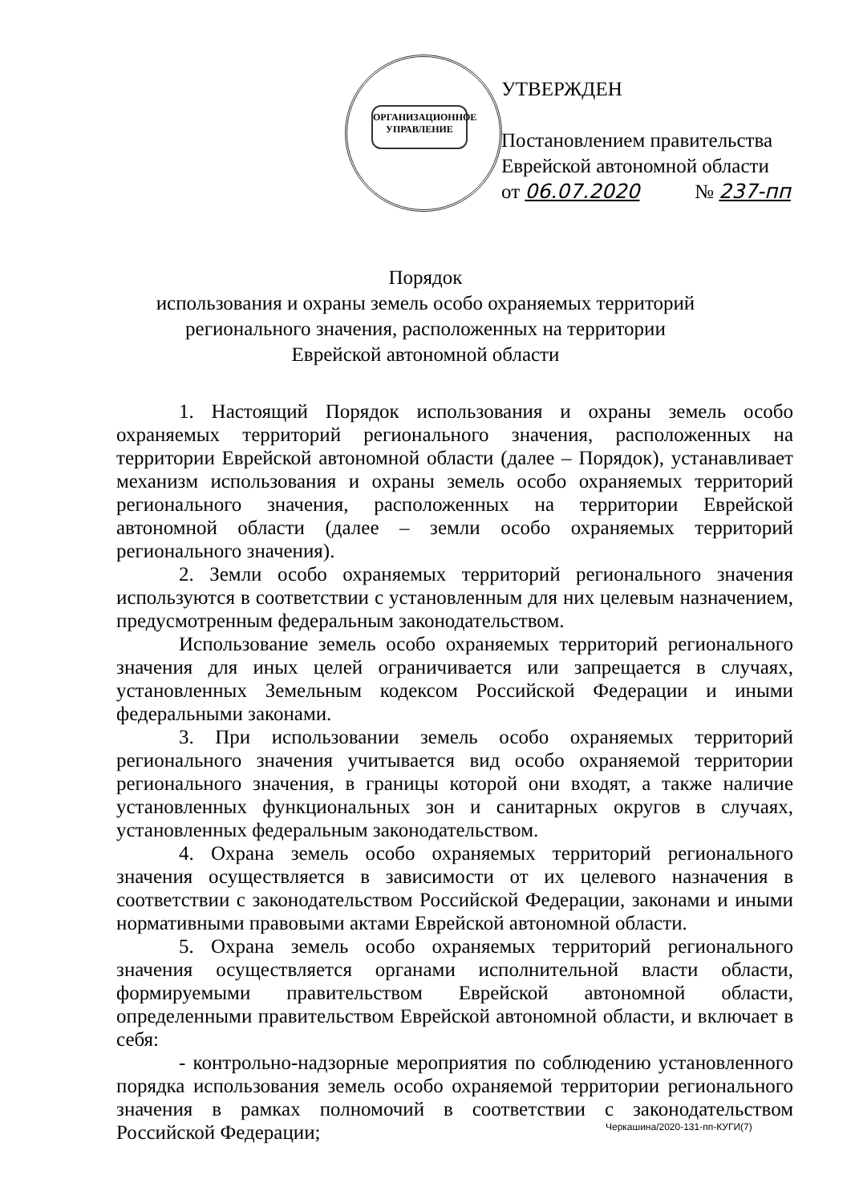ОРГАНИЗАЦИОННОЕ УПРАВЛЕНИЕ
УТВЕРЖДЕН
Постановлением правительства
Еврейской автономной области
от 06.07.2020 № 237-пп
Порядок
использования и охраны земель особо охраняемых территорий
регионального значения, расположенных на территории
Еврейской автономной области
1. Настоящий Порядок использования и охраны земель особо охраняемых территорий регионального значения, расположенных на территории Еврейской автономной области (далее – Порядок), устанавливает механизм использования и охраны земель особо охраняемых территорий регионального значения, расположенных на территории Еврейской автономной области (далее – земли особо охраняемых территорий регионального значения).
2. Земли особо охраняемых территорий регионального значения используются в соответствии с установленным для них целевым назначением, предусмотренным федеральным законодательством.
Использование земель особо охраняемых территорий регионального значения для иных целей ограничивается или запрещается в случаях, установленных Земельным кодексом Российской Федерации и иными федеральными законами.
3. При использовании земель особо охраняемых территорий регионального значения учитывается вид особо охраняемой территории регионального значения, в границы которой они входят, а также наличие установленных функциональных зон и санитарных округов в случаях, установленных федеральным законодательством.
4. Охрана земель особо охраняемых территорий регионального значения осуществляется в зависимости от их целевого назначения в соответствии с законодательством Российской Федерации, законами и иными нормативными правовыми актами Еврейской автономной области.
5. Охрана земель особо охраняемых территорий регионального значения осуществляется органами исполнительной власти области, формируемыми правительством Еврейской автономной области, определенными правительством Еврейской автономной области, и включает в себя:
- контрольно-надзорные мероприятия по соблюдению установленного порядка использования земель особо охраняемой территории регионального значения в рамках полномочий в соответствии с законодательством Российской Федерации;
Черкашина/2020-131-пп-КУГИ(7)